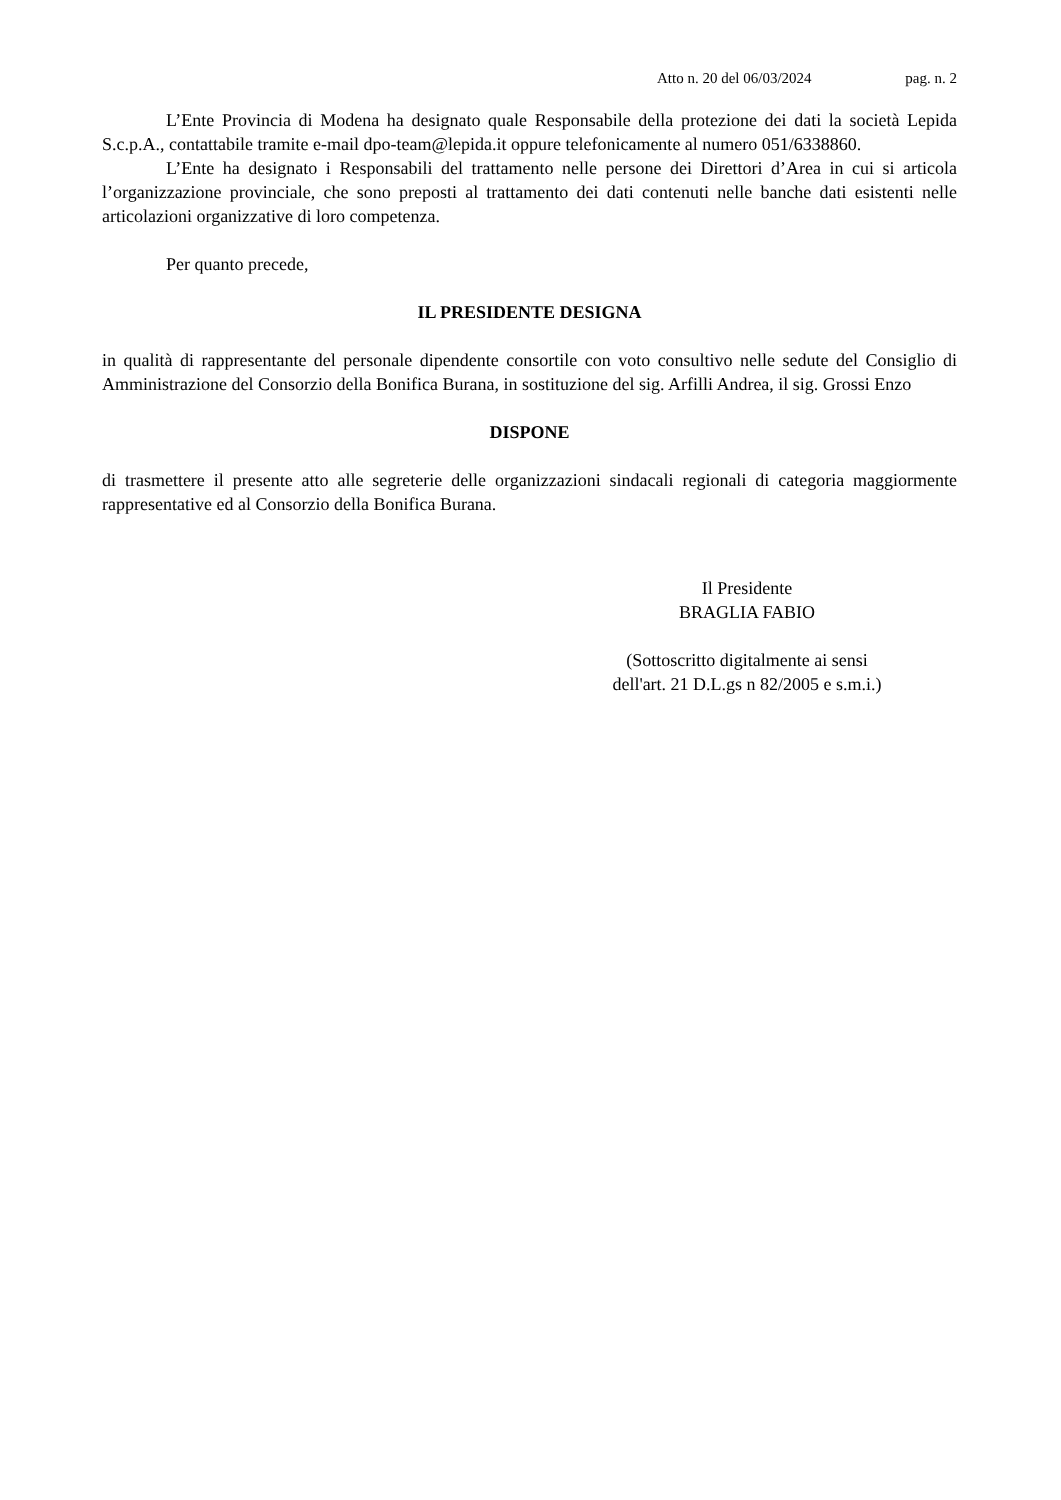Atto n. 20 del 06/03/2024 pag. n. 2
L’Ente Provincia di Modena ha designato quale Responsabile della protezione dei dati la società Lepida S.c.p.A., contattabile tramite e-mail dpo-team@lepida.it oppure telefonicamente al numero 051/6338860.
L’Ente ha designato i Responsabili del trattamento nelle persone dei Direttori d’Area in cui si articola l’organizzazione provinciale, che sono preposti al trattamento dei dati contenuti nelle banche dati esistenti nelle articolazioni organizzative di loro competenza.
Per quanto precede,
IL PRESIDENTE DESIGNA
in qualità di rappresentante del personale dipendente consortile con voto consultivo nelle sedute del Consiglio di Amministrazione del Consorzio della Bonifica Burana, in sostituzione del sig. Arfilli Andrea, il sig. Grossi Enzo
DISPONE
di trasmettere il presente atto alle segreterie delle organizzazioni sindacali regionali di categoria maggiormente rappresentative ed al Consorzio della Bonifica Burana.
Il Presidente
BRAGLIA FABIO
(Sottoscritto digitalmente ai sensi
dell'art. 21 D.L.gs n 82/2005 e s.m.i.)